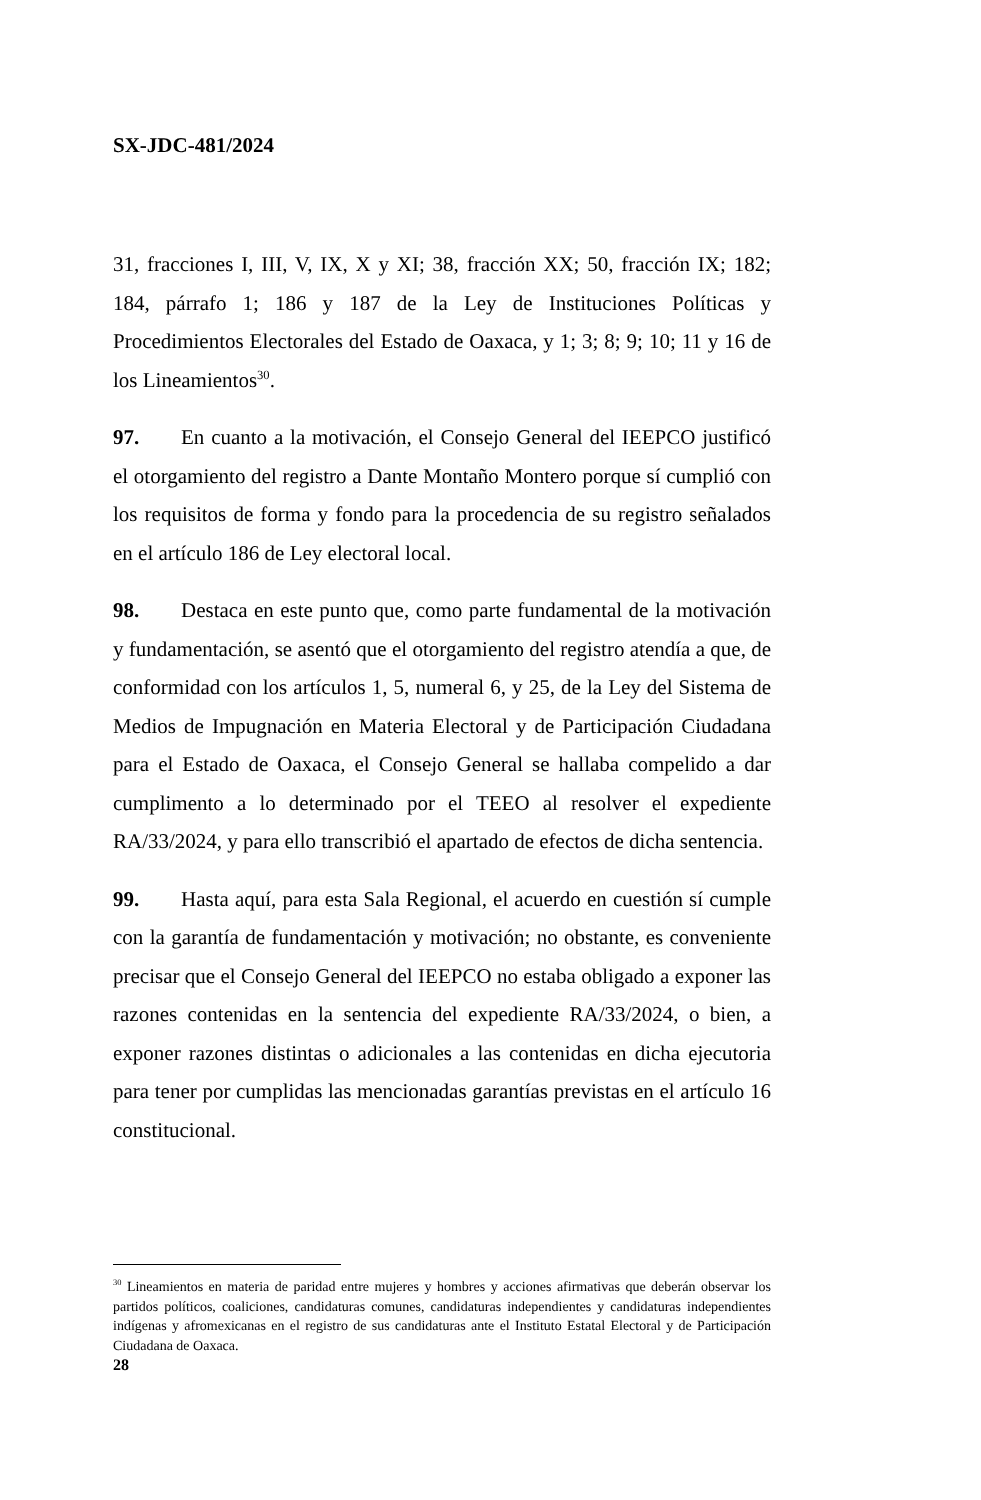SX-JDC-481/2024
31, fracciones I, III, V, IX, X y XI; 38, fracción XX; 50, fracción IX; 182; 184, párrafo 1; 186 y 187 de la Ley de Instituciones Políticas y Procedimientos Electorales del Estado de Oaxaca, y 1; 3; 8; 9; 10; 11 y 16 de los Lineamientos<sup>30</sup>.
97. En cuanto a la motivación, el Consejo General del IEEPCO justificó el otorgamiento del registro a Dante Montaño Montero porque sí cumplió con los requisitos de forma y fondo para la procedencia de su registro señalados en el artículo 186 de Ley electoral local.
98. Destaca en este punto que, como parte fundamental de la motivación y fundamentación, se asentó que el otorgamiento del registro atendía a que, de conformidad con los artículos 1, 5, numeral 6, y 25, de la Ley del Sistema de Medios de Impugnación en Materia Electoral y de Participación Ciudadana para el Estado de Oaxaca, el Consejo General se hallaba compelido a dar cumplimento a lo determinado por el TEEO al resolver el expediente RA/33/2024, y para ello transcribió el apartado de efectos de dicha sentencia.
99. Hasta aquí, para esta Sala Regional, el acuerdo en cuestión sí cumple con la garantía de fundamentación y motivación; no obstante, es conveniente precisar que el Consejo General del IEEPCO no estaba obligado a exponer las razones contenidas en la sentencia del expediente RA/33/2024, o bien, a exponer razones distintas o adicionales a las contenidas en dicha ejecutoria para tener por cumplidas las mencionadas garantías previstas en el artículo 16 constitucional.
<sup>30</sup> Lineamientos en materia de paridad entre mujeres y hombres y acciones afirmativas que deberán observar los partidos políticos, coaliciones, candidaturas comunes, candidaturas independientes y candidaturas independientes indígenas y afromexicanas en el registro de sus candidaturas ante el Instituto Estatal Electoral y de Participación Ciudadana de Oaxaca.
28